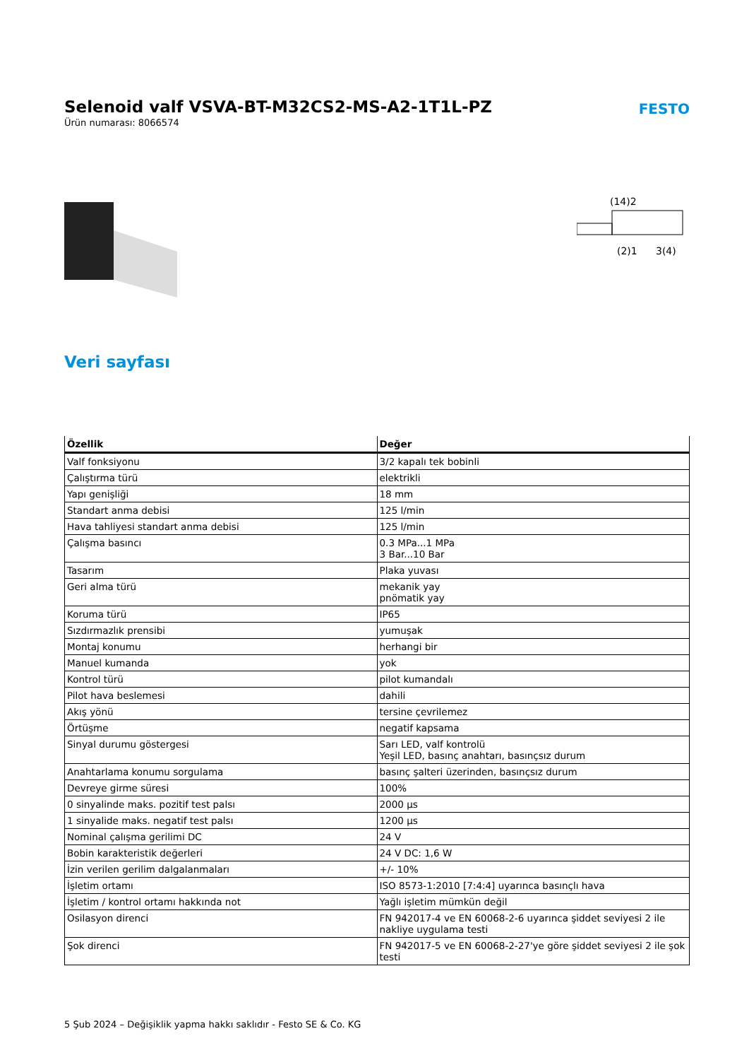Selenoid valf VSVA-BT-M32CS2-MS-A2-1T1L-PZ
Ürün numarası: 8066574
FESTO
(14)2
(2)1
3(4)
Veri sayfası
| Özellik | Değer |
| --- | --- |
| Valf fonksiyonu | 3/2 kapalı tek bobinli |
| Çalıştırma türü | elektrikli |
| Yapı genişliği | 18 mm |
| Standart anma debisi | 125 l/min |
| Hava tahliyesi standart anma debisi | 125 l/min |
| Çalışma basıncı | 0.3 MPa...1 MPa 3 Bar...10 Bar |
| Tasarım | Plaka yuvası |
| Geri alma türü | mekanik yay pnömatik yay |
| Koruma türü | IP65 |
| Sızdırmazlık prensibi | yumuşak |
| Montaj konumu | herhangi bir |
| Manuel kumanda | yok |
| Kontrol türü | pilot kumandalı |
| Pilot hava beslemesi | dahili |
| Akış yönü | tersine çevrilemez |
| Örtüşme | negatif kapsama |
| Sinyal durumu göstergesi | Sarı LED, valf kontrolü Yeşil LED, basınç anahtarı, basınçsız durum |
| Anahtarlama konumu sorgulama | basınç şalteri üzerinden, basınçsız durum |
| Devreye girme süresi | 100% |
| 0 sinyalinde maks. pozitif test palsı | 2000 µs |
| 1 sinyalide maks. negatif test palsı | 1200 µs |
| Nominal çalışma gerilimi DC | 24 V |
| Bobin karakteristik değerleri | 24 V DC: 1,6 W |
| İzin verilen gerilim dalgalanmaları | +/- 10% |
| İşletim ortamı | ISO 8573-1:2010 [7:4:4] uyarınca basınçlı hava |
| İşletim / kontrol ortamı hakkında not | Yağlı işletim mümkün değil |
| Osilasyon direnci | FN 942017-4 ve EN 60068-2-6 uyarınca şiddet seviyesi 2 ile nakliye uygulama testi |
| Şok direnci | FN 942017-5 ve EN 60068-2-27'ye göre şiddet seviyesi 2 ile şok testi |
5 Şub 2024 – Değişiklik yapma hakkı saklıdır - Festo SE & Co. KG